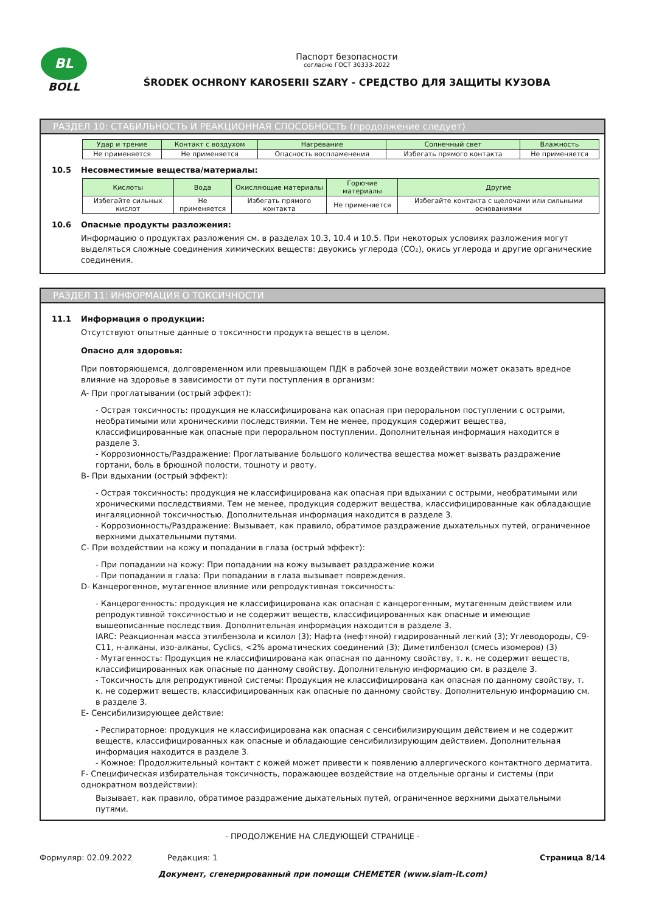BL
BOLL
Паспорт безопасности
согласно ГОСТ 30333-2022
ŚRODEK OCHRONY KAROSERII SZARY - СРЕДСТВО ДЛЯ ЗАЩИТЫ КУЗОВА
РАЗДЕЛ 10: СТАБИЛЬНОСТЬ И РЕАКЦИОННАЯ СПОСОБНОСТЬ (продолжение следует)
| Удар и трение | Контакт с воздухом | Нагревание | Солнечный свет | Влажность |
| --- | --- | --- | --- | --- |
| Не применяется | Не применяется | Опасность воспламенения | Избегать прямого контакта | Не применяется |
10.5 Несовместимые вещества/материалы:
| Кислоты | Вода | Окисляющие материалы | Горючие материалы | Другие |
| --- | --- | --- | --- | --- |
| Избегайте сильных кислот | Не применяется | Избегать прямого контакта | Не применяется | Избегайте контакта с щелочами или сильными основаниями |
10.6 Опасные продукты разложения:
Информацию о продуктах разложения см. в разделах 10.3, 10.4 и 10.5. При некоторых условиях разложения могут выделяться сложные соединения химических веществ: двуокись углерода (CO₂), окись углерода и другие органические соединения.
РАЗДЕЛ 11: ИНФОРМАЦИЯ О ТОКСИЧНОСТИ
11.1 Информация о продукции:
Отсутствуют опытные данные о токсичности продукта веществ в целом.
Опасно для здоровья:
При повторяющемся, долговременном или превышающем ПДК в рабочей зоне воздействии может оказать вредное влияние на здоровье в зависимости от пути поступления в организм:
A- При проглатывании (острый эффект):
- Острая токсичность: продукция не классифицирована как опасная при пероральном поступлении с острыми, необратимыми или хроническими последствиями. Тем не менее, продукция содержит вещества, классифицированные как опасные при пероральном поступлении. Дополнительная информация находится в разделе 3.
- Коррозионность/Раздражение: Проглатывание большого количества вещества может вызвать раздражение гортани, боль в брюшной полости, тошноту и рвоту.
B- При вдыхании (острый эффект):
- Острая токсичность: продукция не классифицирована как опасная при вдыхании с острыми, необратимыми или хроническими последствиями. Тем не менее, продукция содержит вещества, классифицированные как обладающие ингаляционной токсичностью. Дополнительная информация находится в разделе 3.
- Коррозионность/Раздражение: Вызывает, как правило, обратимое раздражение дыхательных путей, ограниченное верхними дыхательными путями.
C- При воздействии на кожу и попадании в глаза (острый эффект):
- При попадании на кожу: При попадании на кожу вызывает раздражение кожи
- При попадании в глаза: При попадании в глаза вызывает повреждения.
D- Канцерогенное, мутагенное влияние или репродуктивная токсичность:
- Канцерогенность: продукция не классифицирована как опасная с канцерогенным, мутагенным действием или репродуктивной токсичностью и не содержит веществ, классифицированных как опасные и имеющие вышеописанные последствия. Дополнительная информация находится в разделе 3.
IARC: Реакционная масса этилбензола и ксилол (3); Нафта (нефтяной) гидрированный легкий (3); Углеводороды, C9-C11, н-алканы, изо-алканы, Cyclics, <2% ароматических соединений (3); Диметилбензол (смесь изомеров) (3)
- Мутагенность: Продукция не классифицирована как опасная по данному свойству, т. к. не содержит веществ, классифицированных как опасные по данному свойству. Дополнительную информацию см. в разделе 3.
- Токсичность для репродуктивной системы: Продукция не классифицирована как опасная по данному свойству, т. к. не содержит веществ, классифицированных как опасные по данному свойству. Дополнительную информацию см. в разделе 3.
E- Сенсибилизирующее действие:
- Респираторное: продукция не классифицирована как опасная с сенсибилизирующим действием и не содержит веществ, классифицированных как опасные и обладающие сенсибилизирующим действием. Дополнительная информация находится в разделе 3.
- Кожное: Продолжительный контакт с кожей может привести к появлению аллергического контактного дерматита.
F- Специфическая избирательная токсичность, поражающее воздействие на отдельные органы и системы (при однократном воздействии):
Вызывает, как правило, обратимое раздражение дыхательных путей, ограниченное верхними дыхательными путями.
- ПРОДОЛЖЕНИЕ НА СЛЕДУЮЩЕЙ СТРАНИЦЕ -
Формуляр: 02.09.2022 Редакция: 1 Страница 8/14
Документ, сгенерированный при помощи CHEMETER (www.siam-it.com)